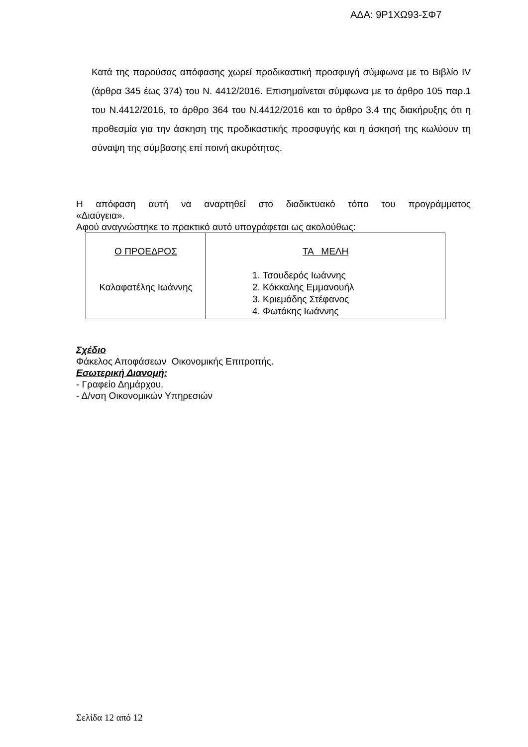ΑΔΑ: 9Ρ1ΧΩ93-ΣΦ7
Κατά της παρούσας απόφασης χωρεί προδικαστική προσφυγή σύμφωνα με το Βιβλίο IV (άρθρα 345 έως 374) του Ν. 4412/2016. Επισημαίνεται σύμφωνα με το άρθρο 105 παρ.1 του Ν.4412/2016, το άρθρο 364 του Ν.4412/2016 και το άρθρο 3.4 της διακήρυξης ότι η προθεσμία για την άσκηση της προδικαστικής προσφυγής και η άσκησή της κωλύουν τη σύναψη της σύμβασης επί ποινή ακυρότητας.
Η απόφαση αυτή να αναρτηθεί στο διαδικτυακό τόπο του προγράμματος
«Διαύγεια».
Αφού αναγνώστηκε το πρακτικό αυτό υπογράφεται ως ακολούθως:
| Ο ΠΡΟΕΔΡΟΣ Καλαφατέλης Ιωάννης | ΤΑ ΜΕΛΗ 1. Τσουδερός Ιωάννης 2. Κόκκαλης Εμμανουήλ 3. Κριεμάδης Στέφανος 4. Φωτάκης Ιωάννης |
Σχέδιο
Φάκελος Αποφάσεων Οικονομικής Επιτροπής.
Εσωτερική Διανομή:
- Γραφείο Δημάρχου.
- Δ/νση Οικονομικών Υπηρεσιών
Σελίδα 12 από 12